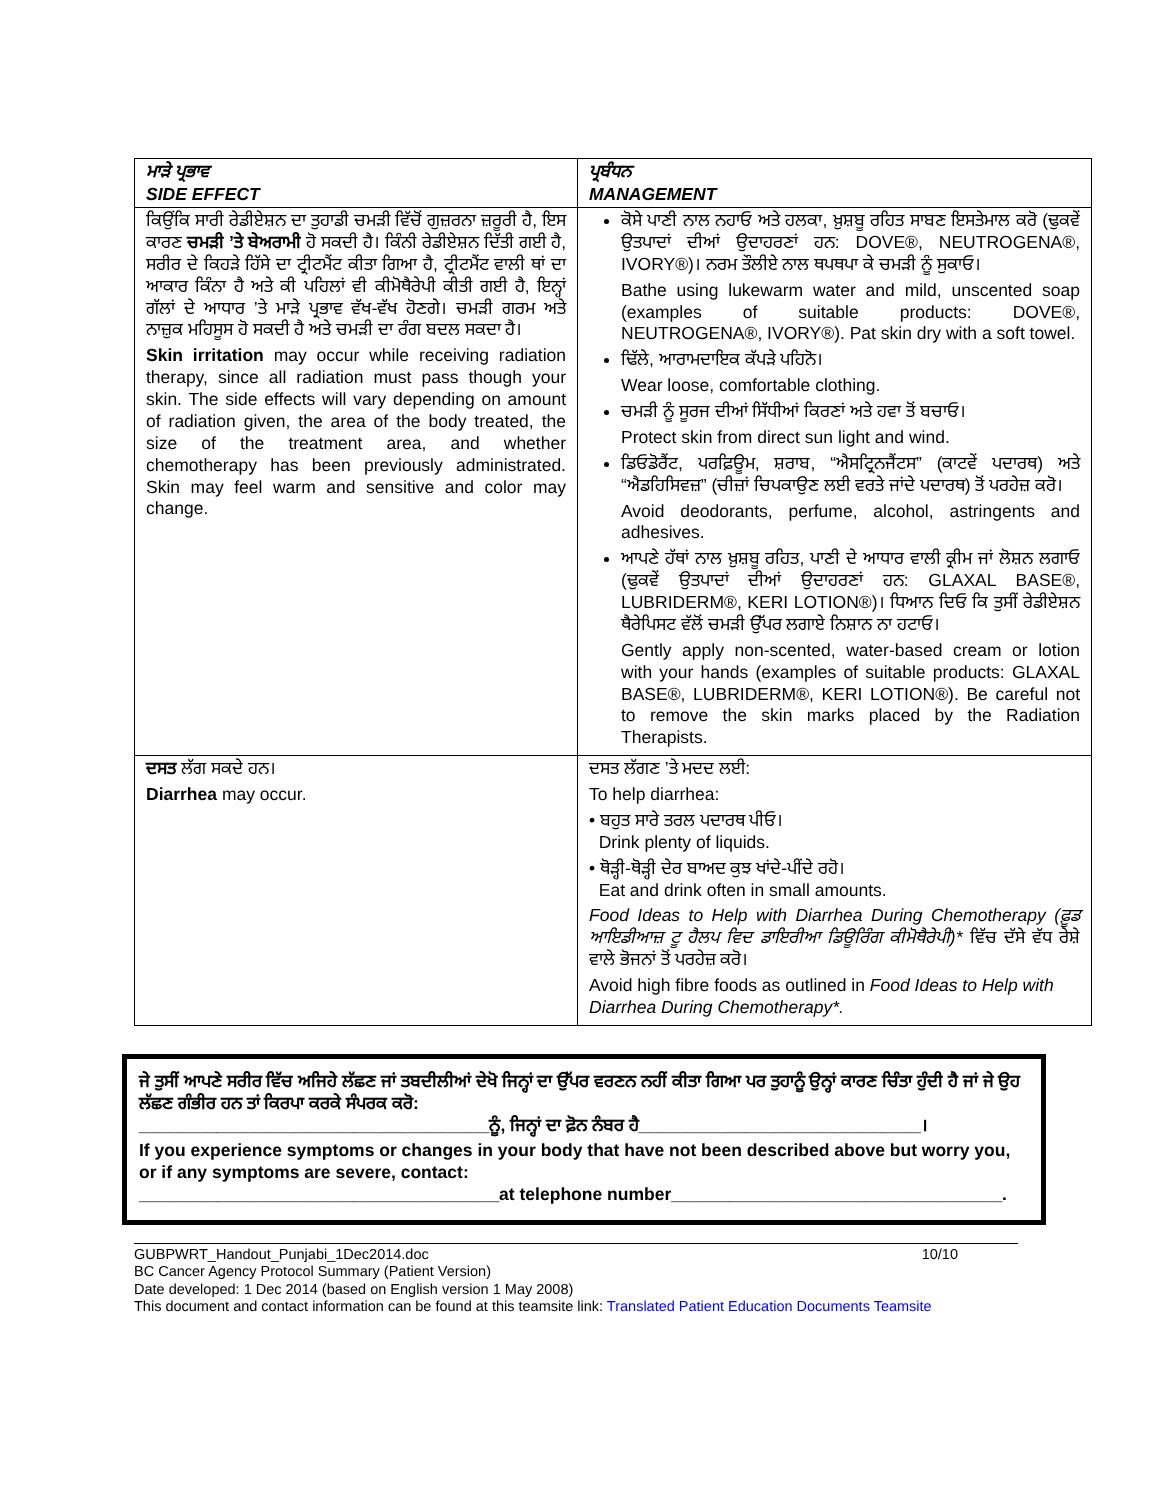| ਮਾੜੇ ਪ੍ਰਭਾਵ SIDE EFFECT | ਪ੍ਰਬੰਧਨ MANAGEMENT |
| --- | --- |
| ਕਿਉਂਕਿ ਸਾਰੀ ਰੇਡੀਏਸ਼ਨ ਦਾ ਤੁਹਾਡੀ ਚਮੜੀ ਵਿੱਚੋਂ ਗੁਜ਼ਰਨਾ ਜ਼ਰੂਰੀ ਹੈ, ਇਸ ਕਾਰਣ ਚਮੜੀ ’ਤੇ ਬੇਅਰਾਮੀ ਹੋ ਸਕਦੀ ਹੈ। ਕਿੰਨੀ ਰੇਡੀਏਸ਼ਨ ਦਿੱਤੀ ਗਈ ਹੈ, ਸਰੀਰ ਦੇ ਕਿਹੜੇ ਹਿੱਸੇ ਦਾ ਟ੍ਰੀਟਮੈਂਟ ਕੀਤਾ ਗਿਆ ਹੈ, ਟ੍ਰੀਟਮੈਂਟ ਵਾਲੀ ਥਾਂ ਦਾ ਆਕਾਰ ਕਿੰਨਾ ਹੈ ਅਤੇ ਕੀ ਪਹਿਲਾਂ ਵੀ ਕੀਮੋਥੈਰੇਪੀ ਕੀਤੀ ਗਈ ਹੈ, ਇਨ੍ਹਾਂ ਗੱਲਾਂ ਦੇ ਆਧਾਰ ’ਤੇ ਮਾੜੇ ਪ੍ਰਭਾਵ ਵੱਖ-ਵੱਖ ਹੋਣਗੇ। ਚਮੜੀ ਗਰਮ ਅਤੇ ਨਾਜ਼ੁਕ ਮਹਿਸੂਸ ਹੋ ਸਕਦੀ ਹੈ ਅਤੇ ਚਮੜੀ ਦਾ ਰੰਗ ਬਦਲ ਸਕਦਾ ਹੈ। Skin irritation may occur while receiving radiation therapy, since all radiation must pass though your skin. The side effects will vary depending on amount of radiation given, the area of the body treated, the size of the treatment area, and whether chemotherapy has been previously administrated. Skin may feel warm and sensitive and color may change. | ਕੋਸੇ ਪਾਣੀ ਨਾਲ ਨਹਾਓ ਅਤੇ ਹਲਕਾ, ਖ਼ੁਸ਼ਬੂ ਰਹਿਤ ਸਾਬਣ ਇਸਤੇਮਾਲ ਕਰੋ (ਢੁਕਵੇਂ ਉਤਪਾਦਾਂ ਦੀਆਂ ਉਦਾਹਰਣਾਂ ਹਨ: DOVE®, NEUTROGENA®, IVORY®)। ਨਰਮ ਤੌਲੀਏ ਨਾਲ ਥਪਥਪਾ ਕੇ ਚਮੜੀ ਨੂੰ ਸੁਕਾਓ। Bathe using lukewarm water and mild, unscented soap (examples of suitable products: DOVE®, NEUTROGENA®, IVORY®). Pat skin dry with a soft towel. ਢਿੱਲੇ, ਆਰਾਮਦਾਇਕ ਕੱਪੜੇ ਪਹਿਨੋ। Wear loose, comfortable clothing. ਚਮੜੀ ਨੂੰ ਸੂਰਜ ਦੀਆਂ ਸਿੱਧੀਆਂ ਕਿਰਣਾਂ ਅਤੇ ਹਵਾ ਤੋਂ ਬਚਾਓ। Protect skin from direct sun light and wind. ਡਿਓਡੋਰੈਂਟ, ਪਰਫ਼ਿਊਮ, ਸ਼ਰਾਬ, “ਐਸਟ੍ਰਿਨਜੈਂਟਸ” (ਕਾਟਵੇਂ ਪਦਾਰਥ) ਅਤੇ “ਐਡਹਿਸਿਵਜ਼” (ਚੀਜ਼ਾਂ ਚਿਪਕਾਉਣ ਲਈ ਵਰਤੇ ਜਾਂਦੇ ਪਦਾਰਥ) ਤੋਂ ਪਰਹੇਜ਼ ਕਰੋ। Avoid deodorants, perfume, alcohol, astringents and adhesives. ਆਪਣੇ ਹੱਥਾਂ ਨਾਲ ਖ਼ੁਸ਼ਬੂ ਰਹਿਤ, ਪਾਣੀ ਦੇ ਆਧਾਰ ਵਾਲੀ ਕ੍ਰੀਮ ਜਾਂ ਲੋਸ਼ਨ ਲਗਾਓ (ਢੁਕਵੇਂ ਉਤਪਾਦਾਂ ਦੀਆਂ ਉਦਾਹਰਣਾਂ ਹਨ: GLAXAL BASE®, LUBRIDERM®, KERI LOTION®)। ਧਿਆਨ ਦਿਓ ਕਿ ਤੁਸੀਂ ਰੇਡੀਏਸ਼ਨ ਥੈਰੇਪਿਸਟ ਵੱਲੋਂ ਚਮੜੀ ਉੱਪਰ ਲਗਾਏ ਨਿਸ਼ਾਨ ਨਾ ਹਟਾਓ। Gently apply non-scented, water-based cream or lotion with your hands (examples of suitable products: GLAXAL BASE®, LUBRIDERM®, KERI LOTION®). Be careful not to remove the skin marks placed by the Radiation Therapists. |
| ਦਸਤ ਲੱਗ ਸਕਦੇ ਹਨ। Diarrhea may occur. | ਦਸਤ ਲੱਗਣ ’ਤੇ ਮਦਦ ਲਈ: To help diarrhea: • ਬਹੁਤ ਸਾਰੇ ਤਰਲ ਪਦਾਰਥ ਪੀਓ। Drink plenty of liquids. • ਥੋੜ੍ਹੀ-ਥੋੜ੍ਹੀ ਦੇਰ ਬਾਅਦ ਕੁਝ ਖਾਂਦੇ-ਪੀਂਦੇ ਰਹੋ। Eat and drink often in small amounts. Food Ideas to Help with Diarrhea During Chemotherapy (ਫ਼ੂਡ ਆਇਡੀਆਜ਼ ਟੂ ਹੈਲਪ ਵਿਦ ਡਾਇਰੀਆ ਡਿਊਰਿੰਗ ਕੀਮੋਥੈਰੇਪੀ)* ਵਿੱਚ ਦੱਸੇ ਵੱਧ ਰੇਸ਼ੇ ਵਾਲੇ ਭੋਜਨਾਂ ਤੋਂ ਪਰਹੇਜ਼ ਕਰੋ। Avoid high fibre foods as outlined in Food Ideas to Help with Diarrhea During Chemotherapy*. |
ਜੇ ਤੁਸੀਂ ਆਪਣੇ ਸਰੀਰ ਵਿੱਚ ਅਜਿਹੇ ਲੱਛਣ ਜਾਂ ਤਬਦੀਲੀਆਂ ਦੇਖੋ ਜਿਨ੍ਹਾਂ ਦਾ ਉੱਪਰ ਵਰਣਨ ਨਹੀਂ ਕੀਤਾ ਗਿਆ ਪਰ ਤੁਹਾਨੂੰ ਉਨ੍ਹਾਂ ਕਾਰਣ ਚਿੰਤਾ ਹੁੰਦੀ ਹੈ ਜਾਂ ਜੇ ਉਹ ਲੱਛਣ ਗੰਭੀਰ ਹਨ ਤਾਂ ਕਿਰਪਾ ਕਰਕੇ ਸੰਪਰਕ ਕਰੋ:
____________________________________ਨੂੰ, ਜਿਨ੍ਹਾਂ ਦਾ ਫ਼ੋਨ ਨੰਬਰ ਹੈ_____________________________।
If you experience symptoms or changes in your body that have not been described above but worry you, or if any symptoms are severe, contact:
_____________________________________at telephone number__________________________________.
GUBPWRT_Handout_Punjabi_1Dec2014.doc 10/10
BC Cancer Agency Protocol Summary (Patient Version)
Date developed: 1 Dec 2014 (based on English version 1 May 2008)
This document and contact information can be found at this teamsite link: Translated Patient Education Documents Teamsite